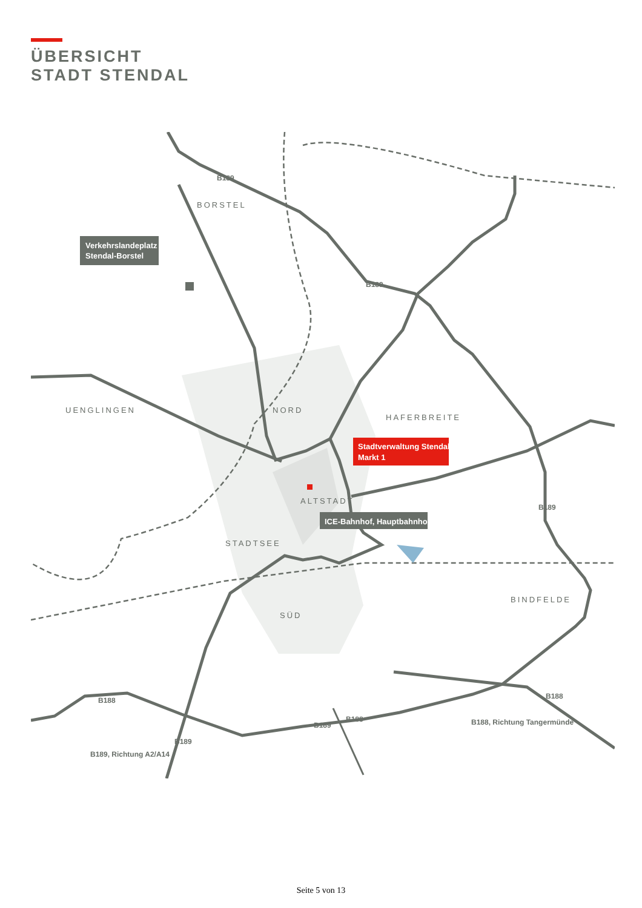ÜBERSICHT
STADT STENDAL
Verkehrslandeplatz
Stendal-Borstel
Stadtverwaltung Stendal
Markt 1
ICE-Bahnhof, Hauptbahnhof
BORSTEL
UENGLINGEN
NORD
HAFERBREITE
ALTSTADT
STADTSEE
SÜD
BINDFELDE
B189
B189
B189
B188
B188
B188
B189
B189
B189, Richtung A2/A14
B188, Richtung Tangermünde
Seite 5 von 13